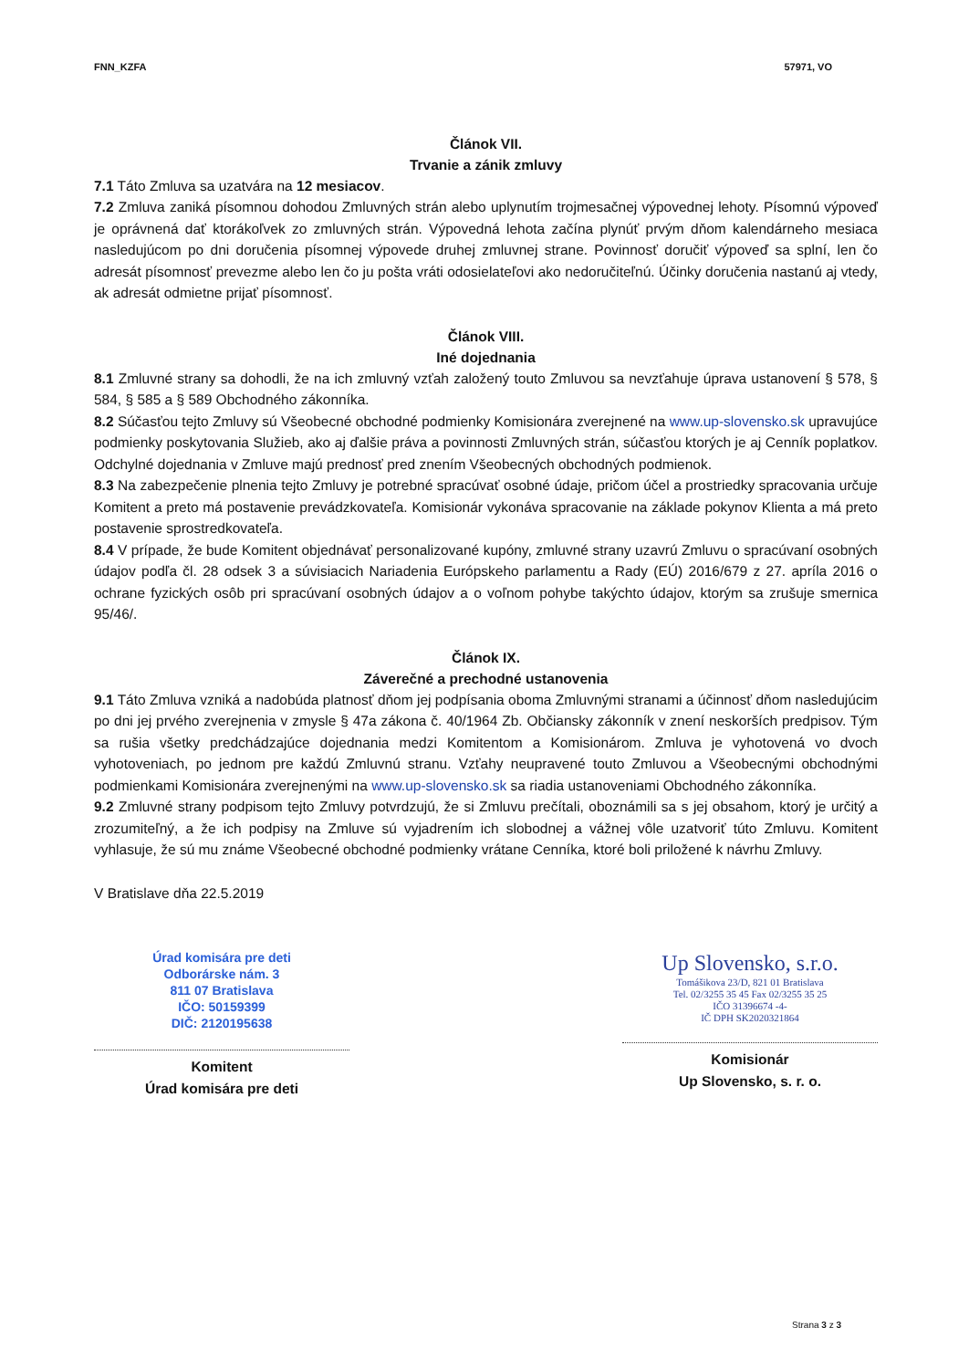FNN_KZFA 57971, VO
Článok VII.
Trvanie a zánik zmluvy
7.1 Táto Zmluva sa uzatvára na 12 mesiacov.
7.2 Zmluva zaniká písomnou dohodou Zmluvných strán alebo uplynutím trojmesačnej výpovednej lehoty. Písomnú výpoveď je oprávnená dať ktorákoľvek zo zmluvných strán. Výpovedná lehota začína plynúť prvým dňom kalendárneho mesiaca nasledujúcom po dni doručenia písomnej výpovede druhej zmluvnej strane. Povinnosť doručiť výpoveď sa splní, len čo adresát písomnosť prevezme alebo len čo ju pošta vráti odosielateľovi ako nedoručiteľnú. Účinky doručenia nastanú aj vtedy, ak adresát odmietne prijať písomnosť.
Článok VIII.
Iné dojednania
8.1 Zmluvné strany sa dohodli, že na ich zmluvný vzťah založený touto Zmluvou sa nevzťahuje úprava ustanovení § 578, § 584, § 585 a § 589 Obchodného zákonníka.
8.2 Súčasťou tejto Zmluvy sú Všeobecné obchodné podmienky Komisionára zverejnené na www.up-slovensko.sk upravujúce podmienky poskytovania Služieb, ako aj ďalšie práva a povinnosti Zmluvných strán, súčasťou ktorých je aj Cenník poplatkov. Odchylné dojednania v Zmluve majú prednosť pred znením Všeobecných obchodných podmienok.
8.3 Na zabezpečenie plnenia tejto Zmluvy je potrebné spracúvať osobné údaje, pričom účel a prostriedky spracovania určuje Komitent a preto má postavenie prevádzkovateľa. Komisionár vykonáva spracovanie na základe pokynov Klienta a má preto postavenie sprostredkovateľa.
8.4 V prípade, že bude Komitent objednávať personalizované kupóny, zmluvné strany uzavrú Zmluvu o spracúvaní osobných údajov podľa čl. 28 odsek 3 a súvisiacich Nariadenia Európskeho parlamentu a Rady (EÚ) 2016/679 z 27. apríla 2016 o ochrane fyzických osôb pri spracúvaní osobných údajov a o voľnom pohybe takýchto údajov, ktorým sa zrušuje smernica 95/46/.
Článok IX.
Záverečné a prechodné ustanovenia
9.1 Táto Zmluva vzniká a nadobúda platnosť dňom jej podpísania oboma Zmluvnými stranami a účinnosť dňom nasledujúcim po dni jej prvého zverejnenia v zmysle § 47a zákona č. 40/1964 Zb. Občiansky zákonník v znení neskorších predpisov. Tým sa rušia všetky predchádzajúce dojednania medzi Komitentom a Komisionárom. Zmluva je vyhotovená vo dvoch vyhotoveniach, po jednom pre každú Zmluvnú stranu. Vzťahy neupravené touto Zmluvou a Všeobecnými obchodnými podmienkami Komisionára zverejnenými na www.up-slovensko.sk sa riadia ustanoveniami Obchodného zákonníka.
9.2 Zmluvné strany podpisom tejto Zmluvy potvrdzujú, že si Zmluvu prečítali, oboznámili sa s jej obsahom, ktorý je určitý a zrozumiteľný, a že ich podpisy na Zmluve sú vyjadrením ich slobodnej a vážnej vôle uzatvoriť túto Zmluvu. Komitent vyhlasuje, že sú mu známe Všeobecné obchodné podmienky vrátane Cenníka, ktoré boli priložené k návrhu Zmluvy.
V Bratislave dňa 22.5.2019
Úrad komisára pre deti
Odborárske nám. 3
811 07 Bratislava
IČO: 50159399
DIČ: 2120195638
Komitent
Úrad komisára pre deti
Up Slovensko, s.r.o.
Tomášikova 23/D, 821 01 Bratislava
Tel. 02/3255 35 45 Fax 02/3255 35 25
IČO 31396674 -4-
IČ DPH SK2020321864
Komisionár
Up Slovensko, s. r. o.
Strana 3 z 3